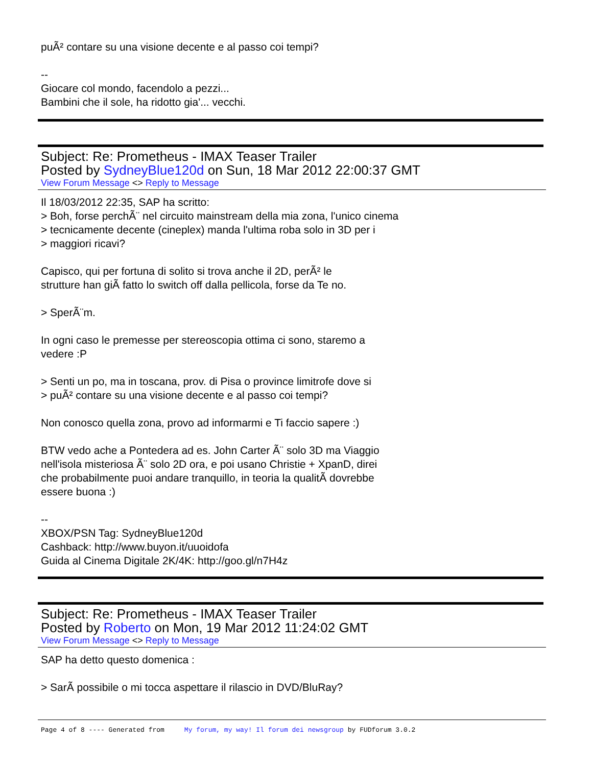puÃ² contare su una visione decente e al passo coi tempi?
--
Giocare col mondo, facendolo a pezzi...
Bambini che il sole, ha ridotto gia'... vecchi.
Subject: Re: Prometheus - IMAX Teaser Trailer
Posted by SydneyBlue120d on Sun, 18 Mar 2012 22:00:37 GMT
View Forum Message <> Reply to Message
Il 18/03/2012 22:35, SAP ha scritto:
> Boh, forse perchÃ¨ nel circuito mainstream della mia zona, l'unico cinema
> tecnicamente decente (cineplex) manda l'ultima roba solo in 3D per i
> maggiori ricavi?
Capisco, qui per fortuna di solito si trova anche il 2D, perÃ² le
strutture han giÃ fatto lo switch off dalla pellicola, forse da Te no.
> SperÃ¨m.
In ogni caso le premesse per stereoscopia ottima ci sono, staremo a
vedere :P
> Senti un po, ma in toscana, prov. di Pisa o province limitrofe dove si
> puÃ² contare su una visione decente e al passo coi tempi?
Non conosco quella zona, provo ad informarmi e Ti faccio sapere :)
BTW vedo ache a Pontedera ad es. John Carter Ã¨ solo 3D ma Viaggio
nell'isola misteriosa Ã¨ solo 2D ora, e poi usano Christie + XpanD, direi
che probabilmente puoi andare tranquillo, in teoria la qualitÃ dovrebbe
essere buona :)
--
XBOX/PSN Tag: SydneyBlue120d
Cashback: http://www.buyon.it/uuoidofa
Guida al Cinema Digitale 2K/4K: http://goo.gl/n7H4z
Subject: Re: Prometheus - IMAX Teaser Trailer
Posted by Roberto on Mon, 19 Mar 2012 11:24:02 GMT
View Forum Message <> Reply to Message
SAP ha detto questo domenica :
> SarÃ possibile o mi tocca aspettare il rilascio in DVD/BluRay?
Page 4 of 8 ---- Generated from My forum, my way! Il forum dei newsgroup by FUDforum 3.0.2